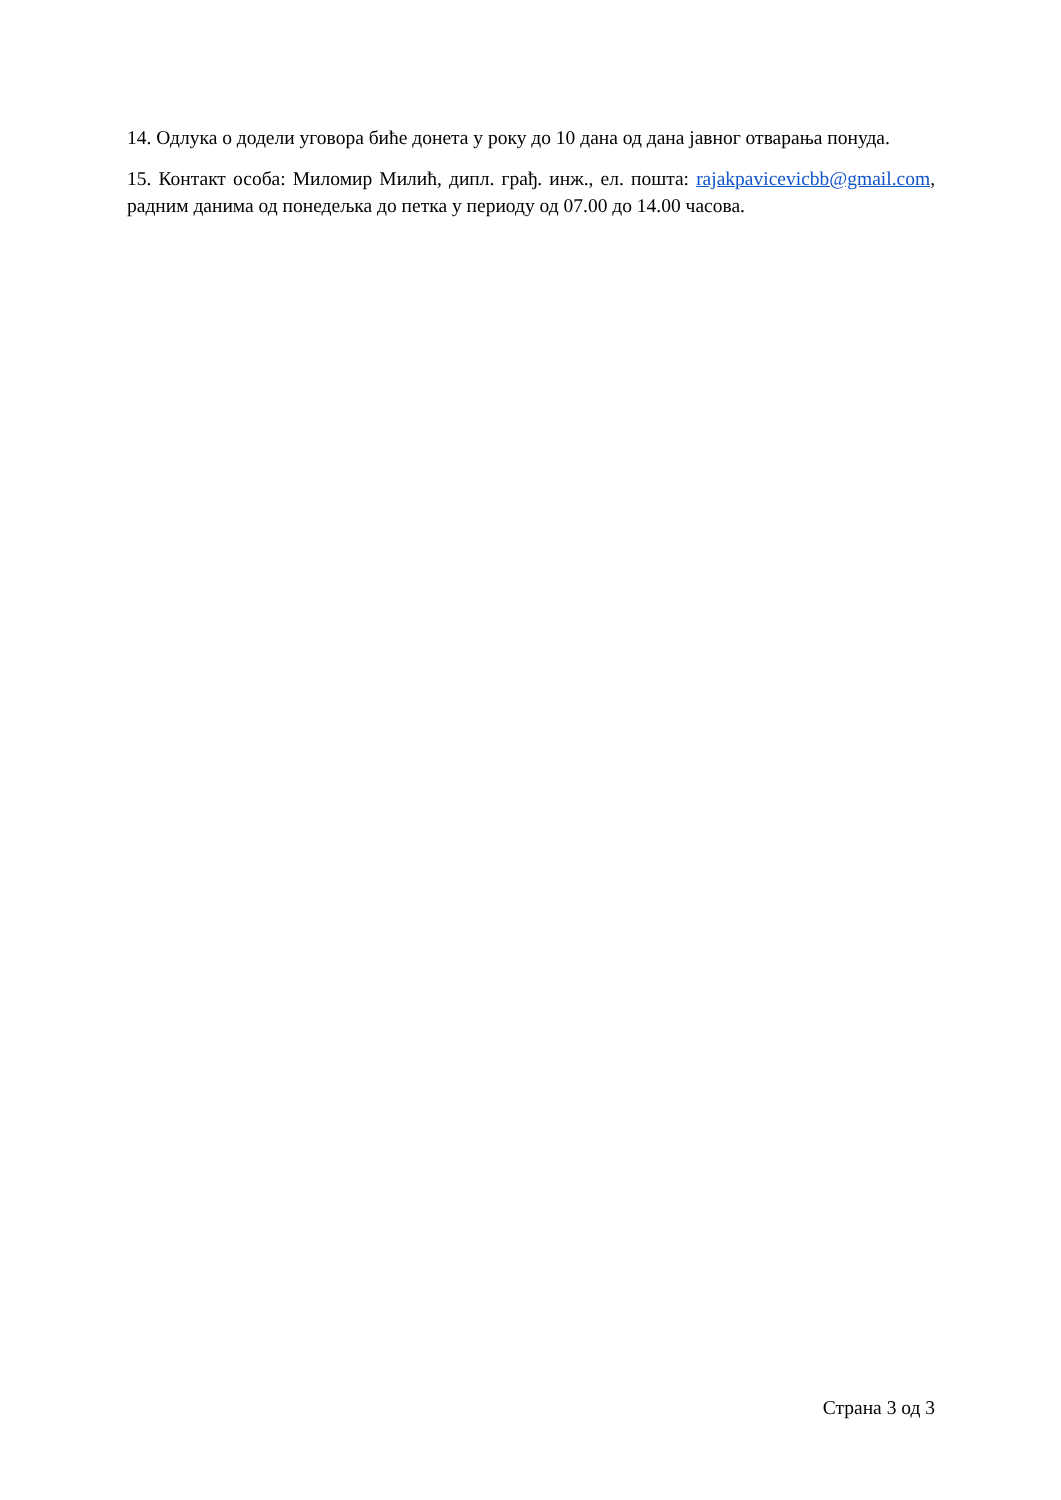14. Одлука о додели уговора биће донета у року до 10 дана од дана јавног отварања понуда.
15. Контакт особа: Миломир Милић, дипл. грађ. инж., ел. пошта: rajakpavicevicbb@gmail.com, радним данима од понедељка до петка у периоду од 07.00 до 14.00 часова.
Страна 3 од 3